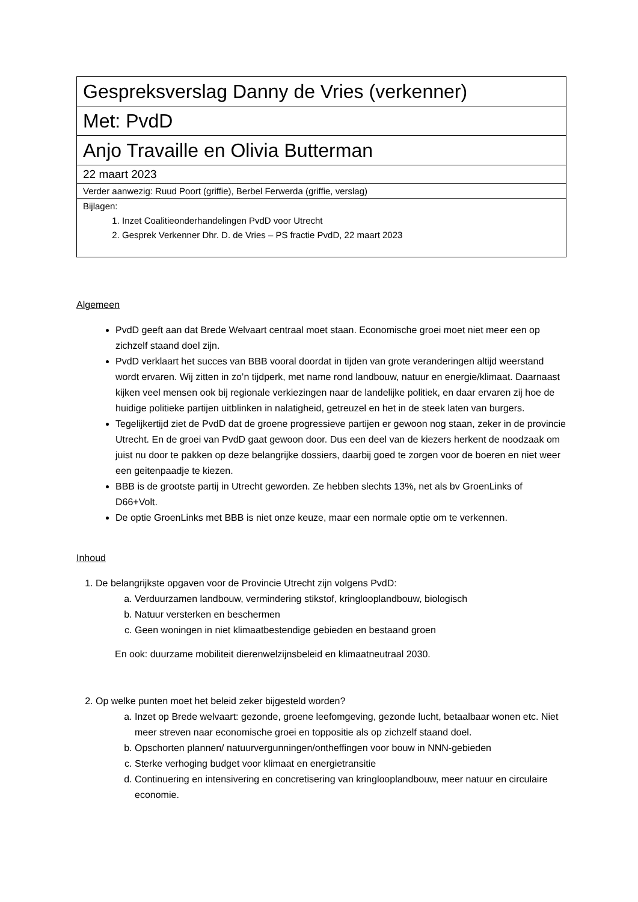| Gespreksverslag Danny de Vries (verkenner) |
| Met: PvdD |
| Anjo Travaille en Olivia Butterman |
| 22 maart 2023 |
| Verder aanwezig: Ruud Poort (griffie), Berbel Ferwerda (griffie, verslag) |
| Bijlagen: 1. Inzet Coalitieonderhandelingen PvdD voor Utrecht 2. Gesprek Verkenner Dhr. D. de Vries – PS fractie PvdD, 22 maart 2023 |
Algemeen
PvdD geeft aan dat Brede Welvaart centraal moet staan. Economische groei moet niet meer een op zichzelf staand doel zijn.
PvdD verklaart het succes van BBB vooral doordat in tijden van grote veranderingen altijd weerstand wordt ervaren. Wij zitten in zo’n tijdperk, met name rond landbouw, natuur en energie/klimaat. Daarnaast kijken veel mensen ook bij regionale verkiezingen naar de landelijke politiek, en daar ervaren zij hoe de huidige politieke partijen uitblinken in nalatigheid, getreuzel en het in de steek laten van burgers.
Tegelijkertijd ziet de PvdD dat de groene progressieve partijen er gewoon nog staan, zeker in de provincie Utrecht. En de groei van PvdD gaat gewoon door. Dus een deel van de kiezers herkent de noodzaak om juist nu door te pakken op deze belangrijke dossiers, daarbij goed te zorgen voor de boeren en niet weer een geitenpaadje te kiezen.
BBB is de grootste partij in Utrecht geworden. Ze hebben slechts 13%, net als bv GroenLinks of D66+Volt.
De optie GroenLinks met BBB is niet onze keuze, maar een normale optie om te verkennen.
Inhoud
1. De belangrijkste opgaven voor de Provincie Utrecht zijn volgens PvdD:
a. Verduurzamen landbouw, vermindering stikstof, kringlooplandbouw, biologisch
b. Natuur versterken en beschermen
c. Geen woningen in niet klimaatbestendige gebieden en bestaand groen
En ook: duurzame mobiliteit dierenwelzijnsbeleid en klimaatneutraal 2030.
2. Op welke punten moet het beleid zeker bijgesteld worden?
a. Inzet op Brede welvaart: gezonde, groene leefomgeving, gezonde lucht, betaalbaar wonen etc. Niet meer streven naar economische groei en toppositie als op zichzelf staand doel.
b. Opschorten plannen/ natuurvergunningen/ontheffingen voor bouw in NNN-gebieden
c. Sterke verhoging budget voor klimaat en energietransitie
d. Continuering en intensivering en concretisering van kringlooplandbouw, meer natuur en circulaire economie.